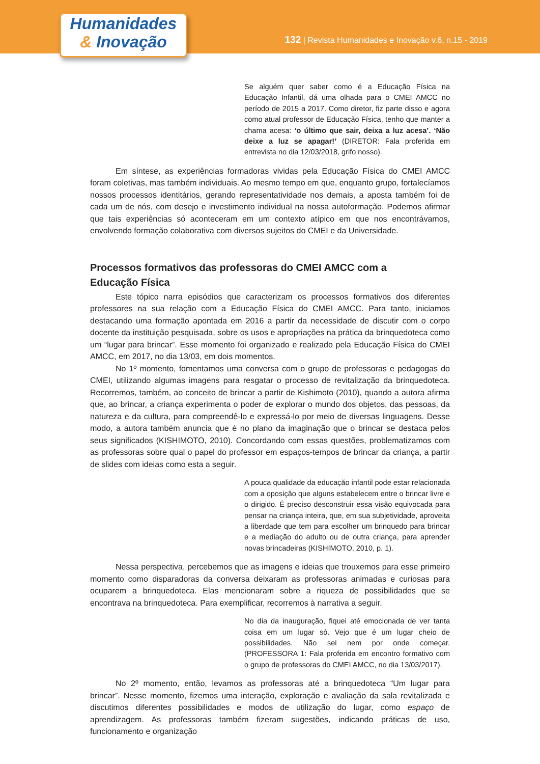Humanidades
& Inovação
132 | Revista Humanidades e Inovação v.6, n.15 - 2019
Se alguém quer saber como é a Educação Física na Educação Infantil, dá uma olhada para o CMEI AMCC no período de 2015 a 2017. Como diretor, fiz parte disso e agora como atual professor de Educação Física, tenho que manter a chama acesa: ‘o último que sair, deixa a luz acesa’. ‘Não deixe a luz se apagar!’ (DIRETOR: Fala proferida em entrevista no dia 12/03/2018, grifo nosso).
Em síntese, as experiências formadoras vividas pela Educação Física do CMEI AMCC foram coletivas, mas também individuais. Ao mesmo tempo em que, enquanto grupo, fortalecíamos nossos processos identitários, gerando representatividade nos demais, a aposta também foi de cada um de nós, com desejo e investimento individual na nossa autoformação. Podemos afirmar que tais experiências só aconteceram em um contexto atípico em que nos encontrávamos, envolvendo formação colaborativa com diversos sujeitos do CMEI e da Universidade.
Processos formativos das professoras do CMEI AMCC com a
Educação Física
Este tópico narra episódios que caracterizam os processos formativos dos diferentes professores na sua relação com a Educação Física do CMEI AMCC. Para tanto, iniciamos destacando uma formação apontada em 2016 a partir da necessidade de discutir com o corpo docente da instituição pesquisada, sobre os usos e apropriações na prática da brinquedoteca como um “lugar para brincar”. Esse momento foi organizado e realizado pela Educação Física do CMEI AMCC, em 2017, no dia 13/03, em dois momentos.
No 1º momento, fomentamos uma conversa com o grupo de professoras e pedagogas do CMEI, utilizando algumas imagens para resgatar o processo de revitalização da brinquedoteca. Recorremos, também, ao conceito de brincar a partir de Kishimoto (2010), quando a autora afirma que, ao brincar, a criança experimenta o poder de explorar o mundo dos objetos, das pessoas, da natureza e da cultura, para compreendê-lo e expressá-lo por meio de diversas linguagens. Desse modo, a autora também anuncia que é no plano da imaginação que o brincar se destaca pelos seus significados (KISHIMOTO, 2010). Concordando com essas questões, problematizamos com as professoras sobre qual o papel do professor em espaços-tempos de brincar da criança, a partir de slides com ideias como esta a seguir.
A pouca qualidade da educação infantil pode estar relacionada com a oposição que alguns estabelecem entre o brincar livre e o dirigido. É preciso desconstruir essa visão equivocada para pensar na criança inteira, que, em sua subjetividade, aproveita a liberdade que tem para escolher um brinquedo para brincar e a mediação do adulto ou de outra criança, para aprender novas brincadeiras (KISHIMOTO, 2010, p. 1).
Nessa perspectiva, percebemos que as imagens e ideias que trouxemos para esse primeiro momento como disparadoras da conversa deixaram as professoras animadas e curiosas para ocuparem a brinquedoteca. Elas mencionaram sobre a riqueza de possibilidades que se encontrava na brinquedoteca. Para exemplificar, recorremos à narrativa a seguir.
No dia da inauguração, fiquei até emocionada de ver tanta coisa em um lugar só. Vejo que é um lugar cheio de possibilidades. Não sei nem por onde começar. (PROFESSORA 1: Fala proferida em encontro formativo com o grupo de professoras do CMEI AMCC, no dia 13/03/2017).
No 2º momento, então, levamos as professoras até a brinquedoteca “Um lugar para brincar”. Nesse momento, fizemos uma interação, exploração e avaliação da sala revitalizada e discutimos diferentes possibilidades e modos de utilização do lugar, como espaço de aprendizagem. As professoras também fizeram sugestões, indicando práticas de uso, funcionamento e organização